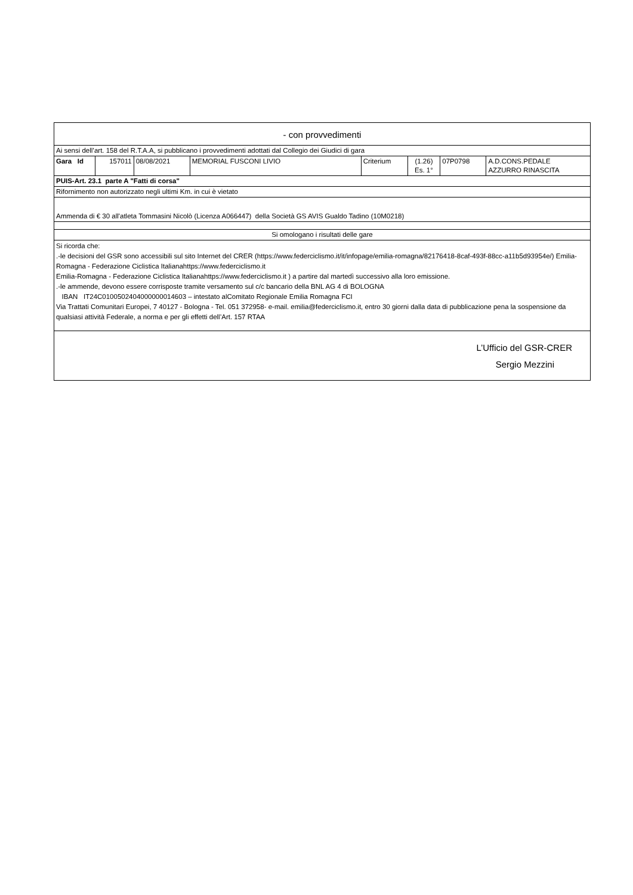| - con provvedimenti | | | | | | | |
| Ai sensi dell’art. 158 del R.T.A.A, si pubblicano i provvedimenti adottati dal Collegio dei Giudici di gara | | | | | | | |
| Gara Id | 157011 | 08/08/2021 | MEMORIAL FUSCONI LIVIO | Criterium | (1.26) Es. 1° | 07P0798 | A.D.CONS.PEDALE AZZURRO RINASCITA |
| PUIS-Art. 23.1 parte A "Fatti di corsa" | | | | | | | |
| Rifornimento non autorizzato negli ultimi Km. in cui è vietato | | | | | | | |
| Ammenda di € 30 all'atleta Tommasini Nicolò (Licenza A066447) della Società GS AVIS Gualdo Tadino (10M0218) | | | | | | | |
| Si omologano i risultati delle gare | | | | | | | |
| Si ricorda che: .-le decisioni del GSR sono accessibili sul sito Internet del CRER (https://www.federciclismo.it/it/infopage/emilia-romagna/82176418-8caf-493f-88cc-a11b5d93954e/) Emilia-Romagna - Federazione Ciclistica Italianahttps://www.federciclismo.it Emilia-Romagna - Federazione Ciclistica Italianahttps://www.federciclismo.it ) a partire dal martedì successivo alla loro emissione. .-le ammende, devono essere corrisposte tramite versamento sul c/c bancario della BNL AG 4 di BOLOGNA IBAN IT24C0100502404000000014603 – intestato alComitato Regionale Emilia Romagna FCI Via Trattati Comunitari Europei, 7 40127 - Bologna - Tel. 051 372958- e-mail. emilia@federciclismo.it, entro 30 giorni dalla data di pubblicazione pena la sospensione da qualsiasi attività Federale, a norma e per gli effetti dell’Art. 157 RTAA | | | | | | | |
| L’Ufficio del GSR-CRER Sergio Mezzini | | | | | | | |